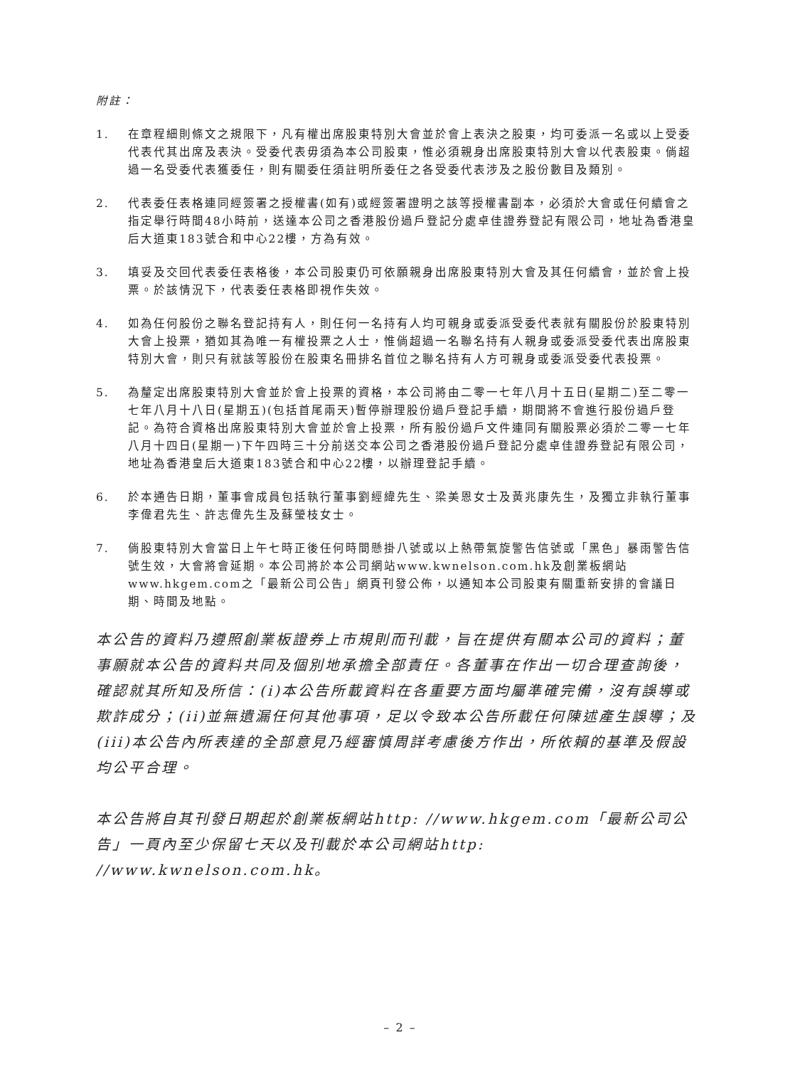附註：
1. 在章程細則條文之規限下，凡有權出席股東特別大會並於會上表決之股東，均可委派一名或以上受委代表代其出席及表決。受委代表毋須為本公司股東，惟必須親身出席股東特別大會以代表股東。倘超過一名受委代表獲委任，則有關委任須註明所委任之各受委代表涉及之股份數目及類別。
2. 代表委任表格連同經簽署之授權書(如有)或經簽署證明之該等授權書副本，必須於大會或任何續會之指定舉行時間48小時前，送達本公司之香港股份過戶登記分處卓佳證券登記有限公司，地址為香港皇后大道東183號合和中心22樓，方為有效。
3. 填妥及交回代表委任表格後，本公司股東仍可依願親身出席股東特別大會及其任何續會，並於會上投票。於該情況下，代表委任表格即視作失效。
4. 如為任何股份之聯名登記持有人，則任何一名持有人均可親身或委派受委代表就有關股份於股東特別大會上投票，猶如其為唯一有權投票之人士，惟倘超過一名聯名持有人親身或委派受委代表出席股東特別大會，則只有就該等股份在股東名冊排名首位之聯名持有人方可親身或委派受委代表投票。
5. 為釐定出席股東特別大會並於會上投票的資格，本公司將由二零一七年八月十五日(星期二)至二零一七年八月十八日(星期五)(包括首尾兩天)暫停辦理股份過戶登記手續，期間將不會進行股份過戶登記。為符合資格出席股東特別大會並於會上投票，所有股份過戶文件連同有關股票必須於二零一七年八月十四日(星期一)下午四時三十分前送交本公司之香港股份過戶登記分處卓佳證券登記有限公司，地址為香港皇后大道東183號合和中心22樓，以辦理登記手續。
6. 於本通告日期，董事會成員包括執行董事劉經緯先生、梁美恩女士及黃兆康先生，及獨立非執行董事李偉君先生、許志偉先生及蘇瑩枝女士。
7. 倘股東特別大會當日上午七時正後任何時間懸掛八號或以上熱帶氣旋警告信號或「黑色」暴雨警告信號生效，大會將會延期。本公司將於本公司網站www.kwnelson.com.hk及創業板網站www.hkgem.com之「最新公司公告」網頁刊發公佈，以通知本公司股東有關重新安排的會議日期、時間及地點。
本公告的資料乃遵照創業板證券上市規則而刊載，旨在提供有關本公司的資料；董事願就本公告的資料共同及個別地承擔全部責任。各董事在作出一切合理查詢後，確認就其所知及所信：(i)本公告所載資料在各重要方面均屬準確完備，沒有誤導或欺詐成分；(ii)並無遺漏任何其他事項，足以令致本公告所載任何陳述產生誤導；及(iii)本公告內所表達的全部意見乃經審慎周詳考慮後方作出，所依賴的基準及假設均公平合理。
本公告將自其刊發日期起於創業板網站http: //www.hkgem.com「最新公司公告」一頁內至少保留七天以及刊載於本公司網站http: //www.kwnelson.com.hk。
– 2 –